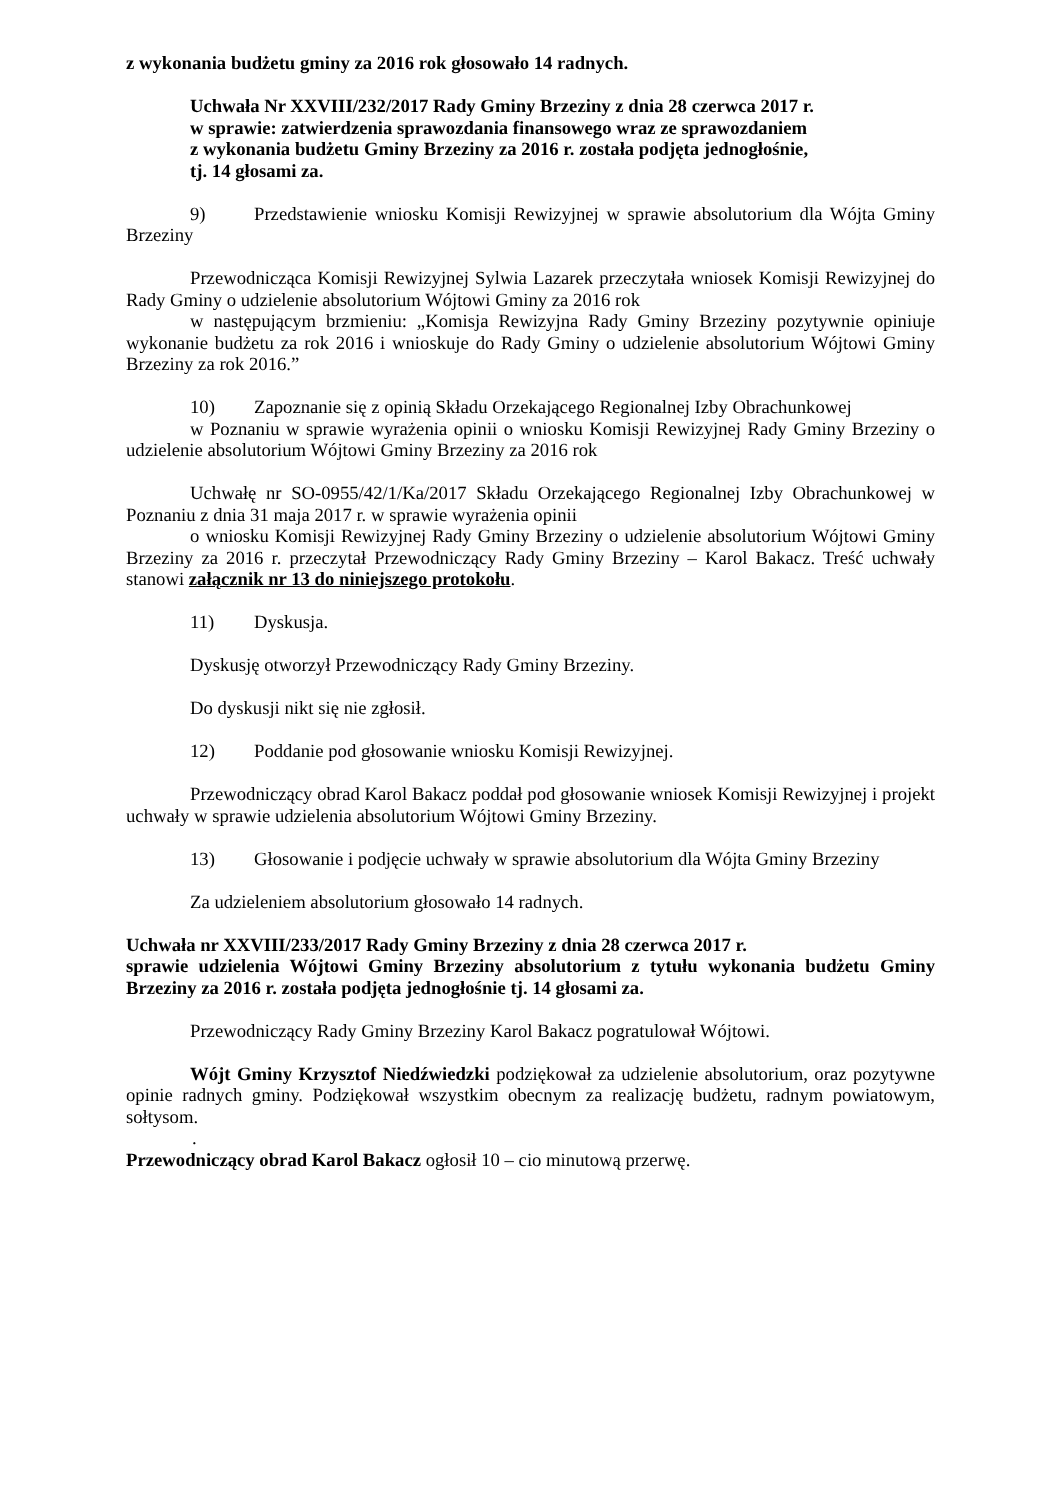z wykonania budżetu gminy za 2016 rok głosowało 14 radnych.
Uchwała Nr XXVIII/232/2017 Rady Gminy Brzeziny z dnia 28 czerwca 2017 r.
w sprawie: zatwierdzenia sprawozdania finansowego wraz ze sprawozdaniem
z wykonania budżetu Gminy Brzeziny za 2016 r. została podjęta jednogłośnie,
tj. 14 głosami za.
9) Przedstawienie wniosku Komisji Rewizyjnej w sprawie absolutorium dla Wójta Gminy Brzeziny
Przewodnicząca Komisji Rewizyjnej Sylwia Lazarek przeczytała wniosek Komisji Rewizyjnej do Rady Gminy o udzielenie absolutorium Wójtowi Gminy za 2016 rok
w następującym brzmieniu: „Komisja Rewizyjna Rady Gminy Brzeziny pozytywnie opiniuje wykonanie budżetu za rok 2016 i wnioskuje do Rady Gminy o udzielenie absolutorium Wójtowi Gminy Brzeziny za rok 2016.”
10) Zapoznanie się z opinią Składu Orzekającego Regionalnej Izby Obrachunkowej
w Poznaniu w sprawie wyrażenia opinii o wniosku Komisji Rewizyjnej Rady Gminy Brzeziny o udzielenie absolutorium Wójtowi Gminy Brzeziny za 2016 rok
Uchwałę nr SO-0955/42/1/Ka/2017 Składu Orzekającego Regionalnej Izby Obrachunkowej w Poznaniu z dnia 31 maja 2017 r. w sprawie wyrażenia opinii
o wniosku Komisji Rewizyjnej Rady Gminy Brzeziny o udzielenie absolutorium Wójtowi Gminy Brzeziny za 2016 r. przeczytał Przewodniczący Rady Gminy Brzeziny – Karol Bakacz. Treść uchwały stanowi załącznik nr 13 do niniejszego protokołu.
11) Dyskusja.
Dyskusję otworzył Przewodniczący Rady Gminy Brzeziny.
Do dyskusji nikt się nie zgłosił.
12) Poddanie pod głosowanie wniosku Komisji Rewizyjnej.
Przewodniczący obrad Karol Bakacz poddał pod głosowanie wniosek Komisji Rewizyjnej i projekt uchwały w sprawie udzielenia absolutorium Wójtowi Gminy Brzeziny.
13) Głosowanie i podjęcie uchwały w sprawie absolutorium dla Wójta Gminy Brzeziny
Za udzieleniem absolutorium głosowało 14 radnych.
Uchwała nr XXVIII/233/2017 Rady Gminy Brzeziny z dnia 28 czerwca 2017 r.
sprawie udzielenia Wójtowi Gminy Brzeziny absolutorium z tytułu wykonania budżetu Gminy Brzeziny za 2016 r. została podjęta jednogłośnie tj. 14 głosami za.
Przewodniczący Rady Gminy Brzeziny Karol Bakacz pogratulował Wójtowi.
Wójt Gminy Krzysztof Niedźwiedzki podziękował za udzielenie absolutorium, oraz pozytywne opinie radnych gminy. Podziękował wszystkim obecnym za realizację budżetu, radnym powiatowym, sołtysom.
.
Przewodniczący obrad Karol Bakacz ogłosił 10 – cio minutową przerwę.